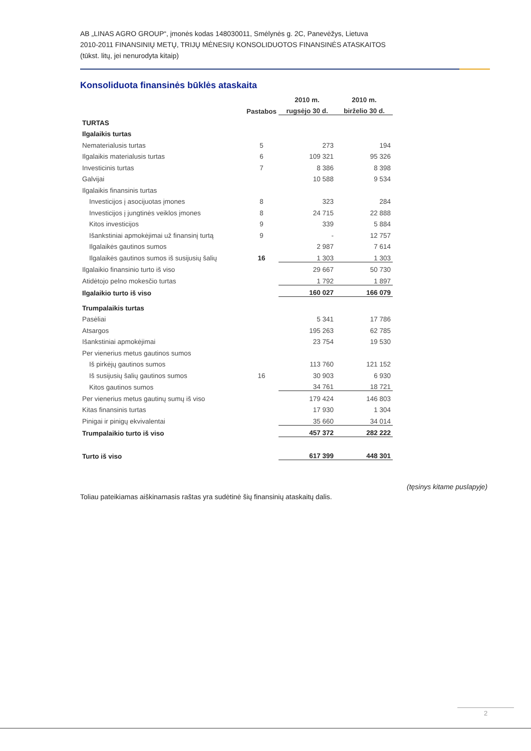AB „LINAS AGRO GROUP“, įmonės kodas 148030011, Smėlynės g. 2C, Panevėžys, Lietuva
2010-2011 FINANSINIŲ METŲ, TRIJŲ MĖNESIŲ KONSOLIDUOTOS FINANSINĖS ATASKAITOS
(tūkst. litų, jei nenurodyta kitaip)
Konsoliduota finansinės būklės ataskaita
| | | 2010 m. | 2010 m. |
| --- | --- | --- | --- |
| | Pastabos | rugsėjo 30 d. | birželio 30 d. |
| TURTAS | | | |
| Ilgalaikis turtas | | | |
| Nematerialusis turtas | 5 | 273 | 194 |
| Ilgalaikis materialusis turtas | 6 | 109 321 | 95 326 |
| Investicinis turtas | 7 | 8 386 | 8 398 |
| Galvijai | | 10 588 | 9 534 |
| Ilgalaikis finansinis turtas | | | |
| Investicijos į asocijuotas įmones | 8 | 323 | 284 |
| Investicijos į jungtinės veiklos įmones | 8 | 24 715 | 22 888 |
| Kitos investicijos | 9 | 339 | 5 884 |
| Išankstiniai apmokėjimai už finansinį turtą | 9 | - | 12 757 |
| Ilgalaikės gautinos sumos | | 2 987 | 7 614 |
| Ilgalaikės gautinos sumos iš susijusių šalių | 16 | 1 303 | 1 303 |
| Ilgalaikio finansinio turto iš viso | | 29 667 | 50 730 |
| Atidėtojo pelno mokesčio turtas | | 1 792 | 1 897 |
| Ilgalaikio turto iš viso | | 160 027 | 166 079 |
| Trumpalaikis turtas | | | |
| Pasėliai | | 5 341 | 17 786 |
| Atsargos | | 195 263 | 62 785 |
| Išankstiniai apmokėjimai | | 23 754 | 19 530 |
| Per vienerius metus gautinos sumos | | | |
| Iš pirkėjų gautinos sumos | | 113 760 | 121 152 |
| Iš susijusių šalių gautinos sumos | 16 | 30 903 | 6 930 |
| Kitos gautinos sumos | | 34 761 | 18 721 |
| Per vienerius metus gautinų sumų iš viso | | 179 424 | 146 803 |
| Kitas finansinis turtas | | 17 930 | 1 304 |
| Pinigai ir pinigų ekvivalentai | | 35 660 | 34 014 |
| Trumpalaikio turto iš viso | | 457 372 | 282 222 |
| Turto iš viso | | 617 399 | 448 301 |
(tęsinys kitame puslapyje)
Toliau pateikiamas aiškinamasis raštas yra sudėtinė šių finansinių ataskaitų dalis.
2